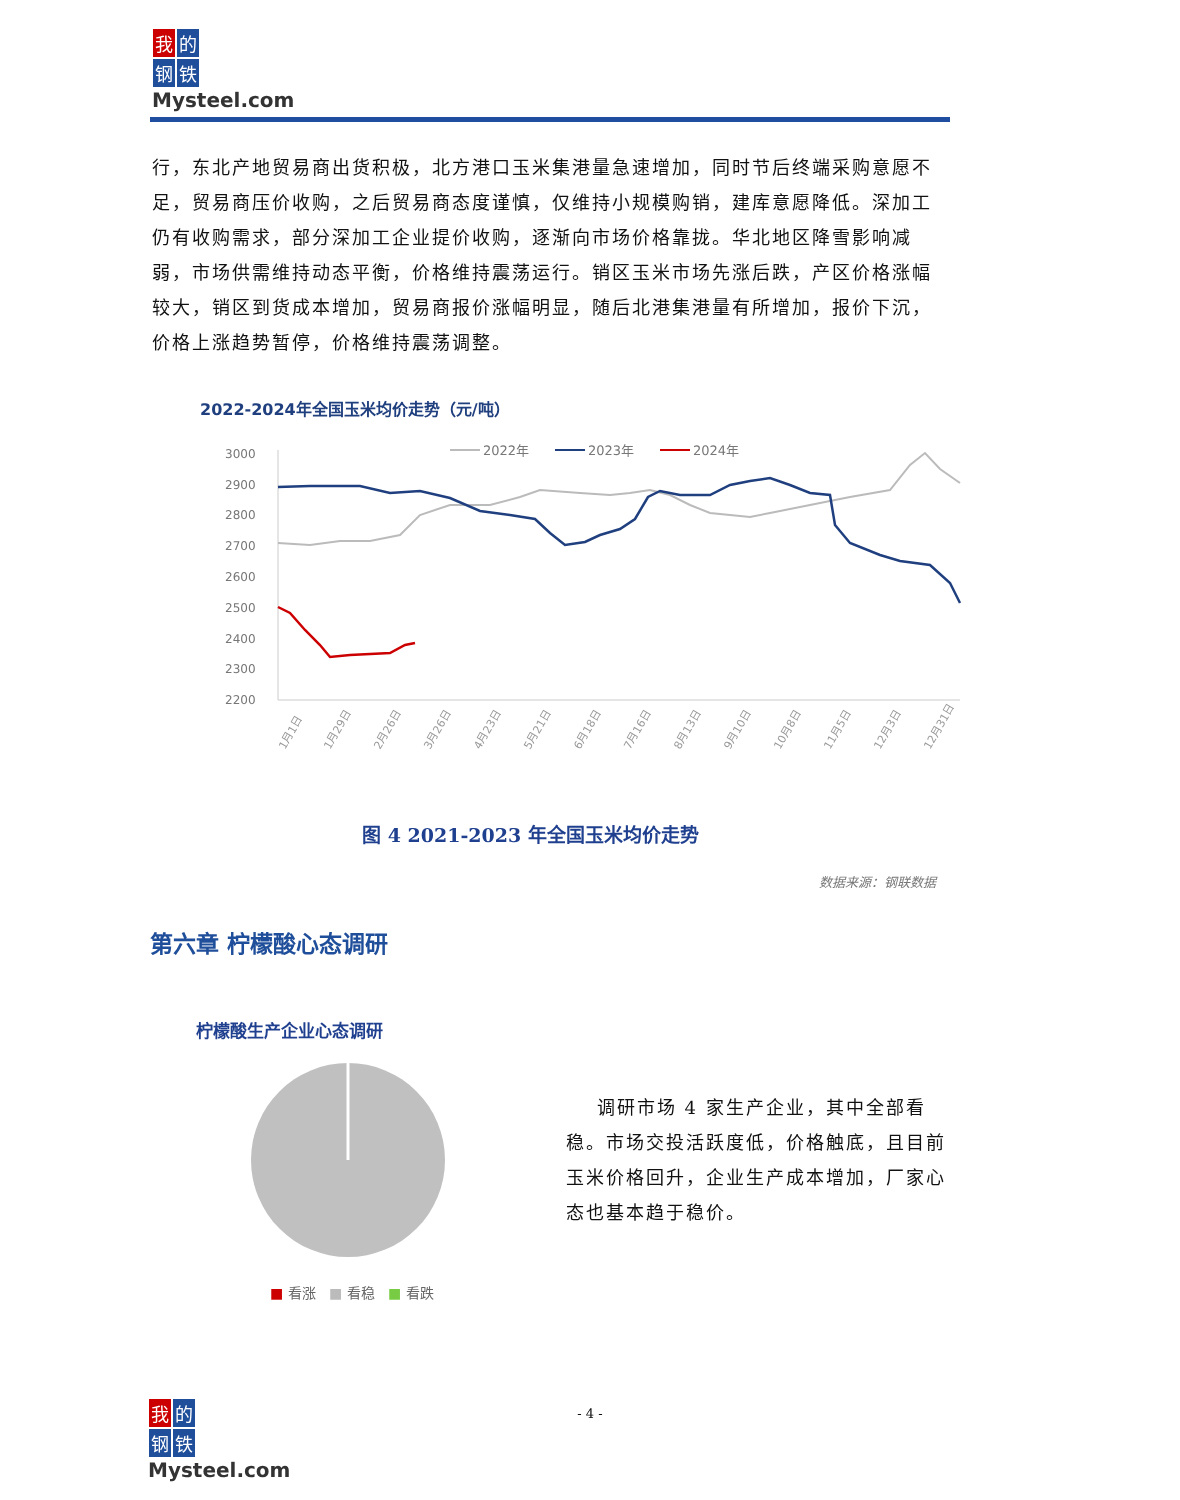我的
钢铁
Mysteel.com
行，东北产地贸易商出货积极，北方港口玉米集港量急速增加，同时节后终端采购意愿不足，贸易商压价收购，之后贸易商态度谨慎，仅维持小规模购销，建库意愿降低。深加工仍有收购需求，部分深加工企业提价收购，逐渐向市场价格靠拢。华北地区降雪影响减弱，市场供需维持动态平衡，价格维持震荡运行。销区玉米市场先涨后跌，产区价格涨幅较大，销区到货成本增加，贸易商报价涨幅明显，随后北港集港量有所增加，报价下沉，价格上涨趋势暂停，价格维持震荡调整。
2022-2024年全国玉米均价走势（元/吨）
3000
2900
2800
2700
2600
2500
2400
2300
2200
2022年
2023年
2024年
1月1日
1月29日
2月26日
3月26日
4月23日
5月21日
6月18日
7月16日
8月13日
9月10日
10月8日
11月5日
12月3日
12月31日
图 4 2021-2023 年全国玉米均价走势
数据来源：钢联数据
第六章 柠檬酸心态调研
柠檬酸生产企业心态调研
■ 看涨 ■ 看稳 ■ 看跌
调研市场 4 家生产企业，其中全部看稳。市场交投活跃度低，价格触底，且目前玉米价格回升，企业生产成本增加，厂家心态也基本趋于稳价。
- 4 -
我的
钢铁
Mysteel.com